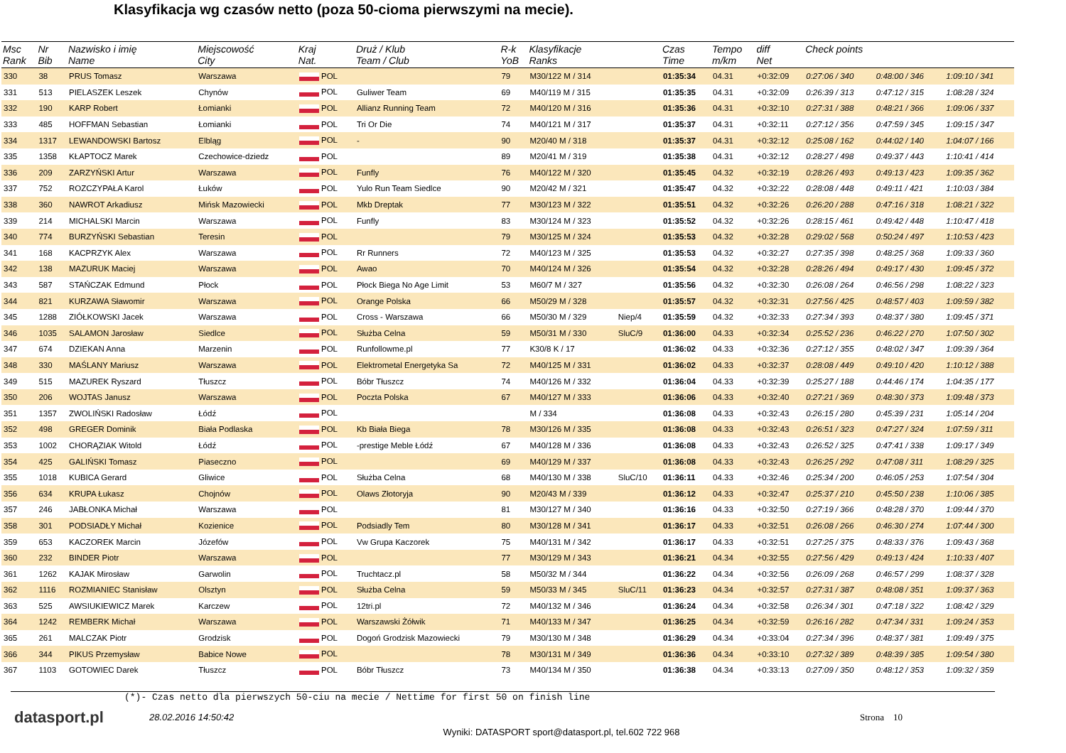Klasyfikacja wg czasów netto (poza 50-cioma pierwszymi na mecie).
| Msc Rank | Nr Bib | Nazwisko i imię Name | Miejscowość City | Kraj Nat. | Druż / Klub Team / Club | R-k YoB | Klasyfikacje Ranks | | Czas Time | Tempo m/km | diff Net | Check points | | |
| --- | --- | --- | --- | --- | --- | --- | --- | --- | --- | --- | --- | --- | --- | --- |
| 330 | 38 | PRUS Tomasz | Warszawa | POL | | 79 | M30/122 M / 314 | | 01:35:34 | 04.31 | +0:32:09 | 0:27:06 / 340 | 0:48:00 / 346 | 1:09:10 / 341 |
| 331 | 513 | PIELASZEK Leszek | Chynów | POL | Guliwer Team | 69 | M40/119 M / 315 | | 01:35:35 | 04.31 | +0:32:09 | 0:26:39 / 313 | 0:47:12 / 315 | 1:08:28 / 324 |
| 332 | 190 | KARP Robert | Łomianki | POL | Allianz Running Team | 72 | M40/120 M / 316 | | 01:35:36 | 04.31 | +0:32:10 | 0:27:31 / 388 | 0:48:21 / 366 | 1:09:06 / 337 |
| 333 | 485 | HOFFMAN Sebastian | Łomianki | POL | Tri Or Die | 74 | M40/121 M / 317 | | 01:35:37 | 04.31 | +0:32:11 | 0:27:12 / 356 | 0:47:59 / 345 | 1:09:15 / 347 |
| 334 | 1317 | LEWANDOWSKI Bartosz | Elbląg | POL | - | 90 | M20/40 M / 318 | | 01:35:37 | 04.31 | +0:32:12 | 0:25:08 / 162 | 0:44:02 / 140 | 1:04:07 / 166 |
| 335 | 1358 | KŁAPTOCZ Marek | Czechowice-dziedz | POL | | 89 | M20/41 M / 319 | | 01:35:38 | 04.31 | +0:32:12 | 0:28:27 / 498 | 0:49:37 / 443 | 1:10:41 / 414 |
| 336 | 209 | ZARZYŃSKI Artur | Warszawa | POL | Funfly | 76 | M40/122 M / 320 | | 01:35:45 | 04.32 | +0:32:19 | 0:28:26 / 493 | 0:49:13 / 423 | 1:09:35 / 362 |
| 337 | 752 | ROZCZYPAŁA Karol | Łuków | POL | Yulo Run Team Siedlce | 90 | M20/42 M / 321 | | 01:35:47 | 04.32 | +0:32:22 | 0:28:08 / 448 | 0:49:11 / 421 | 1:10:03 / 384 |
| 338 | 360 | NAWROT Arkadiusz | Mińsk Mazowiecki | POL | Mkb Dreptak | 77 | M30/123 M / 322 | | 01:35:51 | 04.32 | +0:32:26 | 0:26:20 / 288 | 0:47:16 / 318 | 1:08:21 / 322 |
| 339 | 214 | MICHALSKI Marcin | Warszawa | POL | Funfly | 83 | M30/124 M / 323 | | 01:35:52 | 04.32 | +0:32:26 | 0:28:15 / 461 | 0:49:42 / 448 | 1:10:47 / 418 |
| 340 | 774 | BURZYŃSKI Sebastian | Teresin | POL | | 79 | M30/125 M / 324 | | 01:35:53 | 04.32 | +0:32:28 | 0:29:02 / 568 | 0:50:24 / 497 | 1:10:53 / 423 |
| 341 | 168 | KACPRZYK Alex | Warszawa | POL | Rr Runners | 72 | M40/123 M / 325 | | 01:35:53 | 04.32 | +0:32:27 | 0:27:35 / 398 | 0:48:25 / 368 | 1:09:33 / 360 |
| 342 | 138 | MAZURUK Maciej | Warszawa | POL | Awao | 70 | M40/124 M / 326 | | 01:35:54 | 04.32 | +0:32:28 | 0:28:26 / 494 | 0:49:17 / 430 | 1:09:45 / 372 |
| 343 | 587 | STAŃCZAK Edmund | Płock | POL | Płock Biega No Age Limit | 53 | M60/7 M / 327 | | 01:35:56 | 04.32 | +0:32:30 | 0:26:08 / 264 | 0:46:56 / 298 | 1:08:22 / 323 |
| 344 | 821 | KURZAWA Sławomir | Warszawa | POL | Orange Polska | 66 | M50/29 M / 328 | | 01:35:57 | 04.32 | +0:32:31 | 0:27:56 / 425 | 0:48:57 / 403 | 1:09:59 / 382 |
| 345 | 1288 | ZIÓŁKOWSKI Jacek | Warszawa | POL | Cross - Warszawa | 66 | M50/30 M / 329 | Niep/4 | 01:35:59 | 04.32 | +0:32:33 | 0:27:34 / 393 | 0:48:37 / 380 | 1:09:45 / 371 |
| 346 | 1035 | SALAMON Jarosław | Siedlce | POL | Służba Celna | 59 | M50/31 M / 330 | SluC/9 | 01:36:00 | 04.33 | +0:32:34 | 0:25:52 / 236 | 0:46:22 / 270 | 1:07:50 / 302 |
| 347 | 674 | DZIEKAN Anna | Marzenin | POL | Runfollowme.pl | 77 | K30/8 K / 17 | | 01:36:02 | 04.33 | +0:32:36 | 0:27:12 / 355 | 0:48:02 / 347 | 1:09:39 / 364 |
| 348 | 330 | MAŚLANY Mariusz | Warszawa | POL | Elektrometal Energetyka Sa | 72 | M40/125 M / 331 | | 01:36:02 | 04.33 | +0:32:37 | 0:28:08 / 449 | 0:49:10 / 420 | 1:10:12 / 388 |
| 349 | 515 | MAZUREK Ryszard | Tłuszcz | POL | Bóbr Tłuszcz | 74 | M40/126 M / 332 | | 01:36:04 | 04.33 | +0:32:39 | 0:25:27 / 188 | 0:44:46 / 174 | 1:04:35 / 177 |
| 350 | 206 | WOJTAS Janusz | Warszawa | POL | Poczta Polska | 67 | M40/127 M / 333 | | 01:36:06 | 04.33 | +0:32:40 | 0:27:21 / 369 | 0:48:30 / 373 | 1:09:48 / 373 |
| 351 | 1357 | ZWOLIŃSKI Radosław | Łódź | POL | | | M / 334 | | 01:36:08 | 04.33 | +0:32:43 | 0:26:15 / 280 | 0:45:39 / 231 | 1:05:14 / 204 |
| 352 | 498 | GREGER Dominik | Biała Podlaska | POL | Kb Biała Biega | 78 | M30/126 M / 335 | | 01:36:08 | 04.33 | +0:32:43 | 0:26:51 / 323 | 0:47:27 / 324 | 1:07:59 / 311 |
| 353 | 1002 | CHORĄZIAK Witold | Łódź | POL | -prestige Meble Łódź | 67 | M40/128 M / 336 | | 01:36:08 | 04.33 | +0:32:43 | 0:26:52 / 325 | 0:47:41 / 338 | 1:09:17 / 349 |
| 354 | 425 | GALIŃSKI Tomasz | Piaseczno | POL | | 69 | M40/129 M / 337 | | 01:36:08 | 04.33 | +0:32:43 | 0:26:25 / 292 | 0:47:08 / 311 | 1:08:29 / 325 |
| 355 | 1018 | KUBICA Gerard | Gliwice | POL | Służba Celna | 68 | M40/130 M / 338 | SluC/10 | 01:36:11 | 04.33 | +0:32:46 | 0:25:34 / 200 | 0:46:05 / 253 | 1:07:54 / 304 |
| 356 | 634 | KRUPA Łukasz | Chojnów | POL | Olaws Złotoryja | 90 | M20/43 M / 339 | | 01:36:12 | 04.33 | +0:32:47 | 0:25:37 / 210 | 0:45:50 / 238 | 1:10:06 / 385 |
| 357 | 246 | JABŁONKA Michał | Warszawa | POL | | 81 | M30/127 M / 340 | | 01:36:16 | 04.33 | +0:32:50 | 0:27:19 / 366 | 0:48:28 / 370 | 1:09:44 / 370 |
| 358 | 301 | PODSIADŁY Michał | Kozienice | POL | Podsiadly Tem | 80 | M30/128 M / 341 | | 01:36:17 | 04.33 | +0:32:51 | 0:26:08 / 266 | 0:46:30 / 274 | 1:07:44 / 300 |
| 359 | 653 | KACZOREK Marcin | Józefów | POL | Vw Grupa Kaczorek | 75 | M40/131 M / 342 | | 01:36:17 | 04.33 | +0:32:51 | 0:27:25 / 375 | 0:48:33 / 376 | 1:09:43 / 368 |
| 360 | 232 | BINDER Piotr | Warszawa | POL | | 77 | M30/129 M / 343 | | 01:36:21 | 04.34 | +0:32:55 | 0:27:56 / 429 | 0:49:13 / 424 | 1:10:33 / 407 |
| 361 | 1262 | KAJAK Mirosław | Garwolin | POL | Truchtacz.pl | 58 | M50/32 M / 344 | | 01:36:22 | 04.34 | +0:32:56 | 0:26:09 / 268 | 0:46:57 / 299 | 1:08:37 / 328 |
| 362 | 1116 | ROZMIANIEC Stanisław | Olsztyn | POL | Służba Celna | 59 | M50/33 M / 345 | SluC/11 | 01:36:23 | 04.34 | +0:32:57 | 0:27:31 / 387 | 0:48:08 / 351 | 1:09:37 / 363 |
| 363 | 525 | AWSIUKIEWICZ Marek | Karczew | POL | 12tri.pl | 72 | M40/132 M / 346 | | 01:36:24 | 04.34 | +0:32:58 | 0:26:34 / 301 | 0:47:18 / 322 | 1:08:42 / 329 |
| 364 | 1242 | REMBERK Michał | Warszawa | POL | Warszawski Żółwik | 71 | M40/133 M / 347 | | 01:36:25 | 04.34 | +0:32:59 | 0:26:16 / 282 | 0:47:34 / 331 | 1:09:24 / 353 |
| 365 | 261 | MALCZAK Piotr | Grodzisk | POL | Dogoń Grodzisk Mazowiecki | 79 | M30/130 M / 348 | | 01:36:29 | 04.34 | +0:33:04 | 0:27:34 / 396 | 0:48:37 / 381 | 1:09:49 / 375 |
| 366 | 344 | PIKUS Przemysław | Babice Nowe | POL | | 78 | M30/131 M / 349 | | 01:36:36 | 04.34 | +0:33:10 | 0:27:32 / 389 | 0:48:39 / 385 | 1:09:54 / 380 |
| 367 | 1103 | GOTOWIEC Darek | Tłuszcz | POL | Bóbr Tłuszcz | 73 | M40/134 M / 350 | | 01:36:38 | 04.34 | +0:33:13 | 0:27:09 / 350 | 0:48:12 / 353 | 1:09:32 / 359 |
(*)- Czas netto dla pierwszych 50-ciu na mecie / Nettime for first 50 on finish line
datasport.pl
28.02.2016 14:50:42 Strona 10
Wyniki: DATASPORT sport@datasport.pl, tel.602 722 968